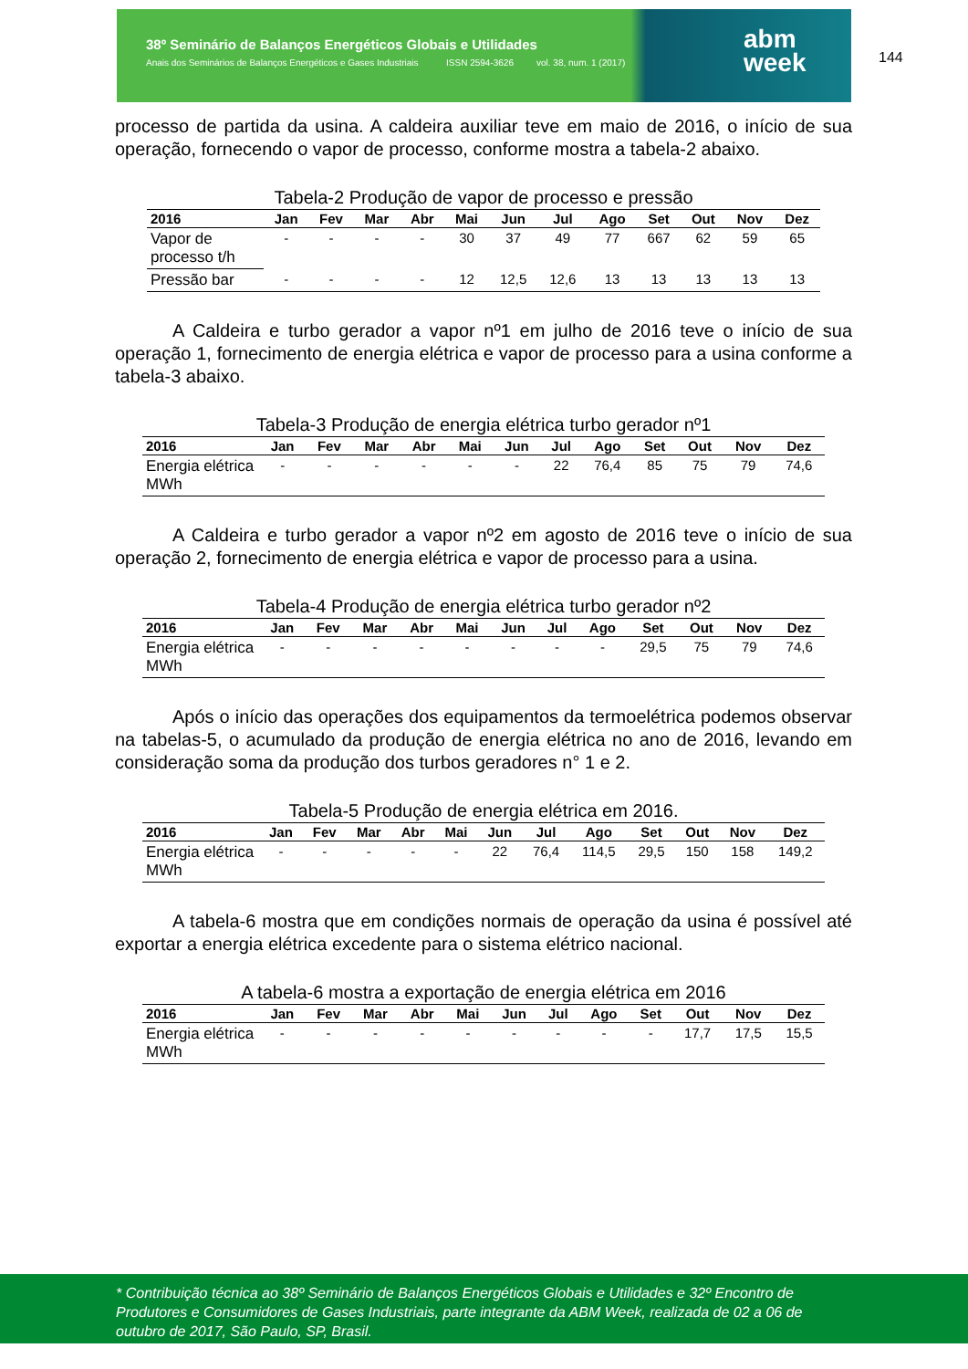38º Seminário de Balanços Energéticos Globais e Utilidades
Anais dos Seminários de Balanços Energéticos e Gases Industriais ISSN 2594-3626 vol. 38, num. 1 (2017)
abm
week
144
processo de partida da usina. A caldeira auxiliar teve em maio de 2016, o início de sua operação, fornecendo o vapor de processo, conforme mostra a tabela-2 abaixo.
Tabela-2 Produção de vapor de processo e pressão
| 2016 | Jan | Fev | Mar | Abr | Mai | Jun | Jul | Ago | Set | Out | Nov | Dez |
| --- | --- | --- | --- | --- | --- | --- | --- | --- | --- | --- | --- | --- |
| Vapor de processo t/h | - | - | - | - | 30 | 37 | 49 | 77 | 667 | 62 | 59 | 65 |
| Pressão bar | - | - | - | - | 12 | 12,5 | 12,6 | 13 | 13 | 13 | 13 | 13 |
A Caldeira e turbo gerador a vapor nº1 em julho de 2016 teve o início de sua operação 1, fornecimento de energia elétrica e vapor de processo para a usina conforme a tabela-3 abaixo.
Tabela-3 Produção de energia elétrica turbo gerador nº1
| 2016 | Jan | Fev | Mar | Abr | Mai | Jun | Jul | Ago | Set | Out | Nov | Dez |
| --- | --- | --- | --- | --- | --- | --- | --- | --- | --- | --- | --- | --- |
| Energia elétrica MWh | - | - | - | - | - | - | 22 | 76,4 | 85 | 75 | 79 | 74,6 |
A Caldeira e turbo gerador a vapor nº2 em agosto de 2016 teve o início de sua operação 2, fornecimento de energia elétrica e vapor de processo para a usina.
Tabela-4 Produção de energia elétrica turbo gerador nº2
| 2016 | Jan | Fev | Mar | Abr | Mai | Jun | Jul | Ago | Set | Out | Nov | Dez |
| --- | --- | --- | --- | --- | --- | --- | --- | --- | --- | --- | --- | --- |
| Energia elétrica MWh | - | - | - | - | - | - | - | - | 29,5 | 75 | 79 | 74,6 |
Após o início das operações dos equipamentos da termoelétrica podemos observar na tabelas-5, o acumulado da produção de energia elétrica no ano de 2016, levando em consideração soma da produção dos turbos geradores n° 1 e 2.
Tabela-5 Produção de energia elétrica em 2016.
| 2016 | Jan | Fev | Mar | Abr | Mai | Jun | Jul | Ago | Set | Out | Nov | Dez |
| --- | --- | --- | --- | --- | --- | --- | --- | --- | --- | --- | --- | --- |
| Energia elétrica MWh | - | - | - | - | - | 22 | 76,4 | 114,5 | 29,5 | 150 | 158 | 149,2 |
A tabela-6 mostra que em condições normais de operação da usina é possível até exportar a energia elétrica excedente para o sistema elétrico nacional.
A tabela-6 mostra a exportação de energia elétrica em 2016
| 2016 | Jan | Fev | Mar | Abr | Mai | Jun | Jul | Ago | Set | Out | Nov | Dez |
| --- | --- | --- | --- | --- | --- | --- | --- | --- | --- | --- | --- | --- |
| Energia elétrica MWh | - | - | - | - | - | - | - | - | - | 17,7 | 17,5 | 15,5 |
* Contribuição técnica ao 38º Seminário de Balanços Energéticos Globais e Utilidades e 32º Encontro de Produtores e Consumidores de Gases Industriais, parte integrante da ABM Week, realizada de 02 a 06 de outubro de 2017, São Paulo, SP, Brasil.